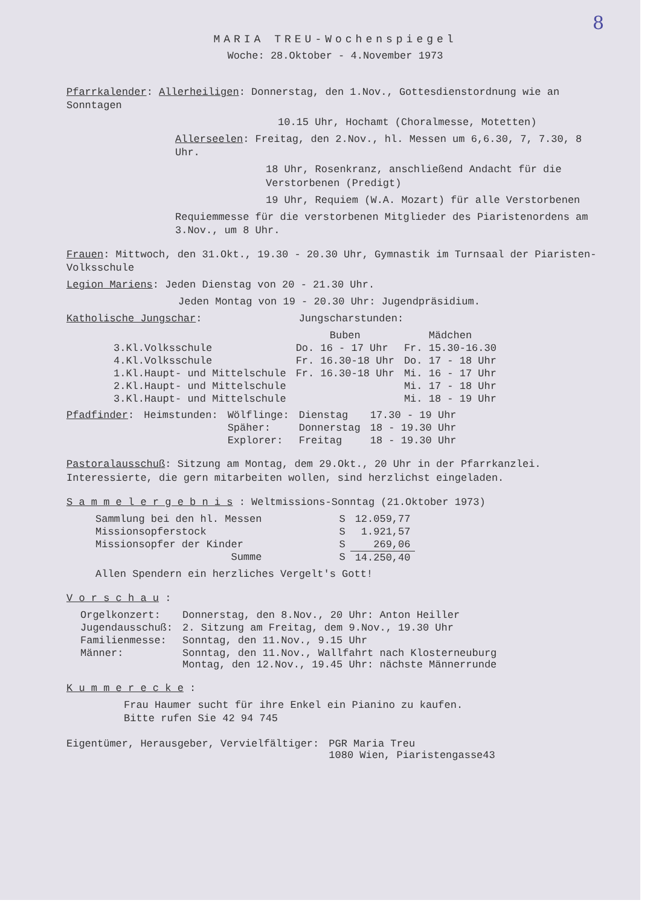8
MARIA TREU-Wochenspiegel
Woche: 28.Oktober - 4.November 1973
Pfarrkalender: Allerheiligen: Donnerstag, den 1.Nov., Gottesdienstordnung wie an Sonntagen
10.15 Uhr, Hochamt (Choralmesse, Motetten)
Allerseelen: Freitag, den 2.Nov., hl. Messen um 6,6.30, 7, 7.30, 8 Uhr.
18 Uhr, Rosenkranz, anschließend Andacht für die Verstorbenen (Predigt)
19 Uhr, Requiem (W.A. Mozart) für alle Verstorbenen
Requiemmesse für die verstorbenen Mitglieder des Piaristenordens am 3.Nov., um 8 Uhr.
Frauen: Mittwoch, den 31.Okt., 19.30 - 20.30 Uhr, Gymnastik im Turnsaal der Piaristen-Volksschule
Legion Mariens: Jeden Dienstag von 20 - 21.30 Uhr.
Jeden Montag von 19 - 20.30 Uhr: Jugendpräsidium.
Katholische Jungschar: Jungscharstunden:
| | Buben | Mädchen |
| --- | --- | --- |
| 3.Kl.Volksschule | Do. 16 - 17 Uhr | Fr. 15.30-16.30 |
| 4.Kl.Volksschule | Fr. 16.30-18 Uhr | Do. 17 - 18 Uhr |
| 1.Kl.Haupt- und Mittelschule | Fr. 16.30-18 Uhr | Mi. 16 - 17 Uhr |
| 2.Kl.Haupt- und Mittelschule | | Mi. 17 - 18 Uhr |
| 3.Kl.Haupt- und Mittelschule | | Mi. 18 - 19 Uhr |
| Pfadfinder : | Heimstunden: | Wölflinge: | Dienstag | 17.30 - 19 Uhr |
| | | Späher: | Donnerstag | 18 - 19.30 Uhr |
| | | Explorer: | Freitag | 18 - 19.30 Uhr |
Pastoralausschuß: Sitzung am Montag, dem 29.Okt., 20 Uhr in der Pfarrkanzlei. Interessierte, die gern mitarbeiten wollen, sind herzlichst eingeladen.
S a m m e l e r g e b n i s : Weltmissions-Sonntag (21.Oktober 1973)
| Sammlung bei den hl. Messen | S | 12.059,77 |
| Missionsopferstock | S | 1.921,57 |
| Missionsopfer der Kinder | S | 269,06 |
| Summe | S | 14.250,40 |
Allen Spendern ein herzliches Vergelt's Gott!
V o r s c h a u :
| Orgelkonzert: | Donnerstag, den 8.Nov., 20 Uhr: Anton Heiller |
| Jugendausschuß: | 2. Sitzung am Freitag, dem 9.Nov., 19.30 Uhr |
| Familienmesse: | Sonntag, den 11.Nov., 9.15 Uhr |
| Männer: | Sonntag, den 11.Nov., Wallfahrt nach Klosterneuburg Montag, den 12.Nov., 19.45 Uhr: nächste Männerrunde |
K u m m e r e c k e :
Frau Haumer sucht für ihre Enkel ein Pianino zu kaufen.
Bitte rufen Sie 42 94 745
| Eigentümer, Herausgeber, Vervielfältiger: | PGR Maria Treu 1080 Wien, Piaristengasse43 |